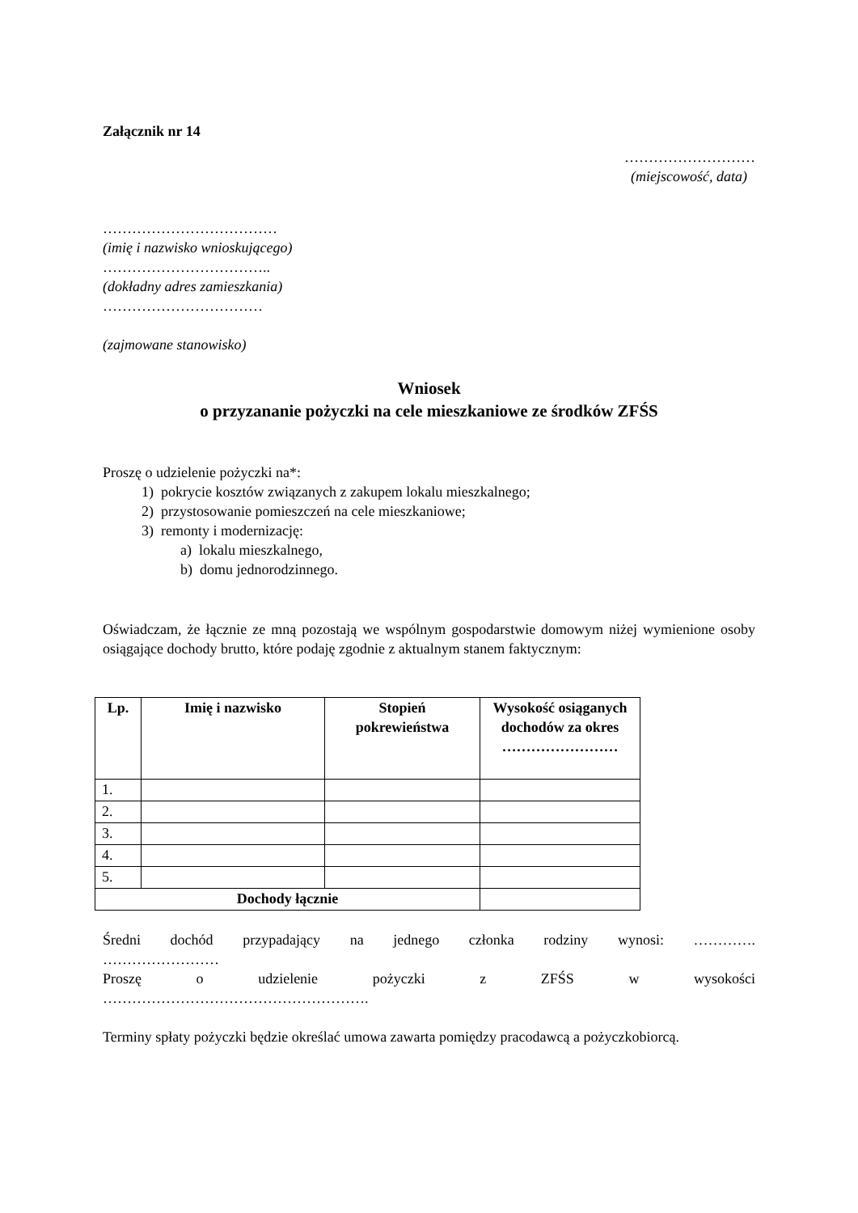Załącznik nr 14
………………………
(miejscowość, data)
………………………………
(imię i nazwisko wnioskującego)
……………………………..
(dokładny adres zamieszkania)
……………………………
(zajmowane stanowisko)
Wniosek
o przyzananie pożyczki na cele mieszkaniowe ze środków ZFŚS
Proszę o udzielenie pożyczki na*:
1) pokrycie kosztów związanych z zakupem lokalu mieszkalnego;
2) przystosowanie pomieszczeń na cele mieszkaniowe;
3) remonty i modernizację:
a) lokalu mieszkalnego,
b) domu jednorodzinnego.
Oświadczam, że łącznie ze mną pozostają we wspólnym gospodarstwie domowym niżej wymienione osoby osiągające dochody brutto, które podaję zgodnie z aktualnym stanem faktycznym:
| Lp. | Imię i nazwisko | Stopień pokrewieństwa | Wysokość osiąganych dochodów za okres …………………… |
| --- | --- | --- | --- |
| 1. | | | |
| 2. | | | |
| 3. | | | |
| 4. | | | |
| 5. | | | |
| Dochody łącznie | | | |
Średni dochód przypadający na jednego członka rodziny wynosi: ………….
……………………
Proszę o udzielenie pożyczki z ZFŚS w wysokości
……………………………………………….
Terminy spłaty pożyczki będzie określać umowa zawarta pomiędzy pracodawcą a pożyczkobiorcą.